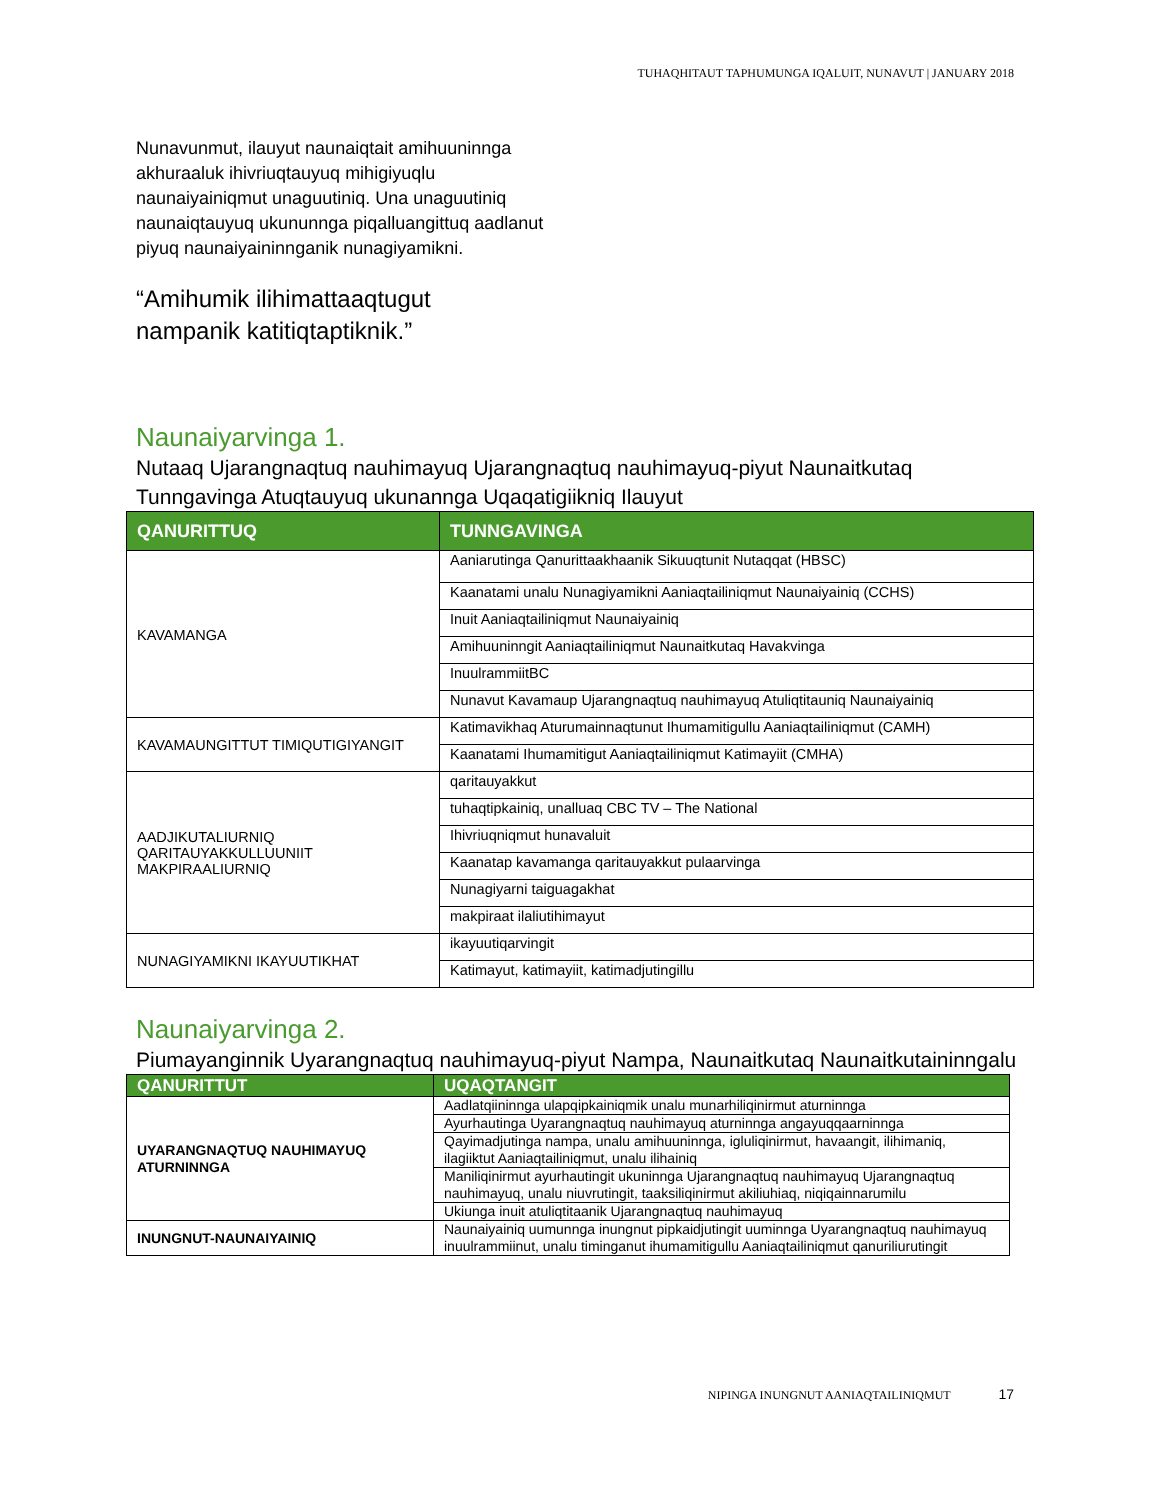TUHAQHITAUT TAPHUMUNGA IQALUIT, NUNAVUT | JANUARY 2018
Nunavunmut, ilauyut naunaiqtait amihuuninnga akhuraaluk ihivriuqtauyuq mihigiyuqlu naunaiyainiqmut unaguutiniq. Una unaguutiniq naunaiqtauyuq ukununnga piqalluangittuq aadlanut piyuq naunaiyaininnganik nunagiyamikni.
“Amihumik ilihimattaaqtugut
nampanik katitiqtaptiknik.”
Naunaiyarvinga 1.
Nutaaq Ujarangnaqtuq nauhimayuq Ujarangnaqtuq nauhimayuq-piyut Naunaitkutaq Tunngavinga Atuqtauyuq ukunannga Uqaqatigiikniq Ilauyut
| QANURITTUQ | TUNNGAVINGA |
| --- | --- |
| KAVAMANGA | Aaniarutinga Qanurittaakhaanik Sikuuqtunit Nutaqqat (HBSC) |
| | Kaanatami unalu Nunagiyamikni Aaniaqtailiniqmut Naunaiyainiq (CCHS) |
| | Inuit Aaniaqtailiniqmut Naunaiyainiq |
| | Amihuuninngit Aaniaqtailiniqmut Naunaitkutaq Havakvinga |
| | InuulrammiitBC |
| | Nunavut Kavamaup Ujarangnaqtuq nauhimayuq Atuliqtitauniq Naunaiyainiq |
| KAVAMAUNGITTUT TIMIQUTIGIYANGIT | Katimavikhaq Aturumainnaqtunut Ihumamitigullu Aaniaqtailiniqmut (CAMH) |
| | Kaanatami Ihumamitigut Aaniaqtailiniqmut Katimayiit (CMHA) |
| AADJIKUTALIURNIQ QARITAUYAKKULLUUNIIT MAKPIRAALIURNIQ | qaritauyakkut |
| | tuhaqtipkainiq, unalluaq CBC TV – The National |
| | Ihivriuqniqmut hunavaluit |
| | Kaanatap kavamanga qaritauyakkut pulaarvinga |
| | Nunagiyarni taiguagakhat |
| | makpiraat ilaliutihimayut |
| NUNAGIYAMIKNI IKAYUUTIKHAT | ikayuutiqarvingit |
| | Katimayut, katimayiit, katimadjutingillu |
Naunaiyarvinga 2.
Piumayanginnik Uyarangnaqtuq nauhimayuq-piyut Nampa, Naunaitkutaq Naunaitkutaininngalu
| QANURITTUT | UQAQTANGIT |
| --- | --- |
| UYARANGNAQTUQ NAUHIMAYUQ ATURNINNGA | Aadlatqiininnga ulapqipkainiqmik unalu munarhiliqinirmut aturninnga |
| | Ayurhautinga Uyarangnaqtuq nauhimayuq aturninnga angayuqqaarninnga |
| | Qayimadjutinga nampa, unalu amihuuninnga, igluliqinirmut, havaangit, ilihimaniq, ilagiiktut Aaniaqtailiniqmut, unalu ilihainiq |
| | Maniliqinirmut ayurhautingit ukuninnga Ujarangnaqtuq nauhimayuq Ujarangnaqtuq nauhimayuq, unalu niuvrutingit, taaksiliqinirmut akiliuhiaq, niqiqainnarumilu |
| | Ukiunga inuit atuliqtitaanik Ujarangnaqtuq nauhimayuq |
| INUNGNUT-NAUNAIYAINIQ | Naunaiyainiq uumunnga inungnut pipkaidjutingit uuminnga Uyarangnaqtuq nauhimayuq inuulrammiinut, unalu timinganut ihumamitigullu Aaniaqtailiniqmut qanuriliurutingit |
NIPINGA INUNGNUT AANIAQTAILINIQMUT 17